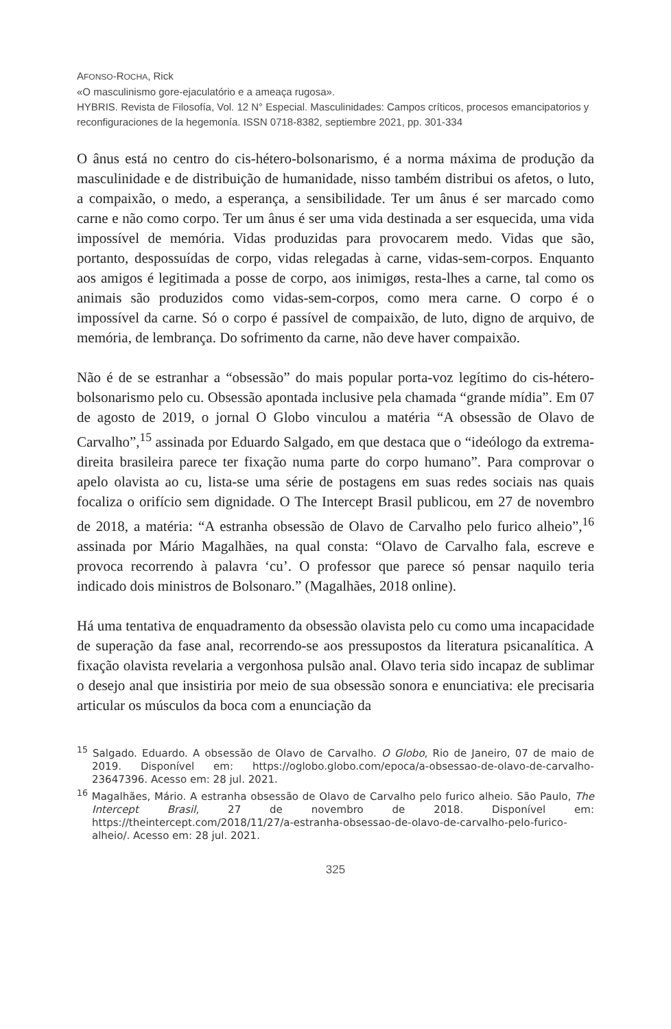AFONSO-ROCHA, Rick
«O masculinismo gore-ejaculatório e a ameaça rugosa».
HYBRIS. Revista de Filosofía, Vol. 12 N° Especial. Masculinidades: Campos críticos, procesos emancipatorios y reconfiguraciones de la hegemonía. ISSN 0718-8382, septiembre 2021, pp. 301-334
O ânus está no centro do cis-hétero-bolsonarismo, é a norma máxima de produção da masculinidade e de distribuição de humanidade, nisso também distribui os afetos, o luto, a compaixão, o medo, a esperança, a sensibilidade. Ter um ânus é ser marcado como carne e não como corpo. Ter um ânus é ser uma vida destinada a ser esquecida, uma vida impossível de memória. Vidas produzidas para provocarem medo. Vidas que são, portanto, despossuídas de corpo, vidas relegadas à carne, vidas-sem-corpos. Enquanto aos amigos é legitimada a posse de corpo, aos inimigøs, resta-lhes a carne, tal como os animais são produzidos como vidas-sem-corpos, como mera carne. O corpo é o impossível da carne. Só o corpo é passível de compaixão, de luto, digno de arquivo, de memória, de lembrança. Do sofrimento da carne, não deve haver compaixão.
Não é de se estranhar a “obsessão” do mais popular porta-voz legítimo do cis-hétero-bolsonarismo pelo cu. Obsessão apontada inclusive pela chamada “grande mídia”. Em 07 de agosto de 2019, o jornal O Globo vinculou a matéria “A obsessão de Olavo de Carvalho”,<sup>15</sup> assinada por Eduardo Salgado, em que destaca que o “ideólogo da extrema-direita brasileira parece ter fixação numa parte do corpo humano”. Para comprovar o apelo olavista ao cu, lista-se uma série de postagens em suas redes sociais nas quais focaliza o orifício sem dignidade. O The Intercept Brasil publicou, em 27 de novembro de 2018, a matéria: “A estranha obsessão de Olavo de Carvalho pelo furico alheio”,<sup>16</sup> assinada por Mário Magalhães, na qual consta: “Olavo de Carvalho fala, escreve e provoca recorrendo à palavra ‘cu’. O professor que parece só pensar naquilo teria indicado dois ministros de Bolsonaro.” (Magalhães, 2018 online).
Há uma tentativa de enquadramento da obsessão olavista pelo cu como uma incapacidade de superação da fase anal, recorrendo-se aos pressupostos da literatura psicanalítica. A fixação olavista revelaria a vergonhosa pulsão anal. Olavo teria sido incapaz de sublimar o desejo anal que insistiria por meio de sua obsessão sonora e enunciativa: ele precisaria articular os músculos da boca com a enunciação da
<sup>15</sup> Salgado. Eduardo. A obsessão de Olavo de Carvalho. O Globo, Rio de Janeiro, 07 de maio de 2019. Disponível em: https://oglobo.globo.com/epoca/a-obsessao-de-olavo-de-carvalho-23647396. Acesso em: 28 jul. 2021.
<sup>16</sup> Magalhães, Mário. A estranha obsessão de Olavo de Carvalho pelo furico alheio. São Paulo, The Intercept Brasil, 27 de novembro de 2018. Disponível em: https://theintercept.com/2018/11/27/a-estranha-obsessao-de-olavo-de-carvalho-pelo-furico-alheio/. Acesso em: 28 jul. 2021.
325